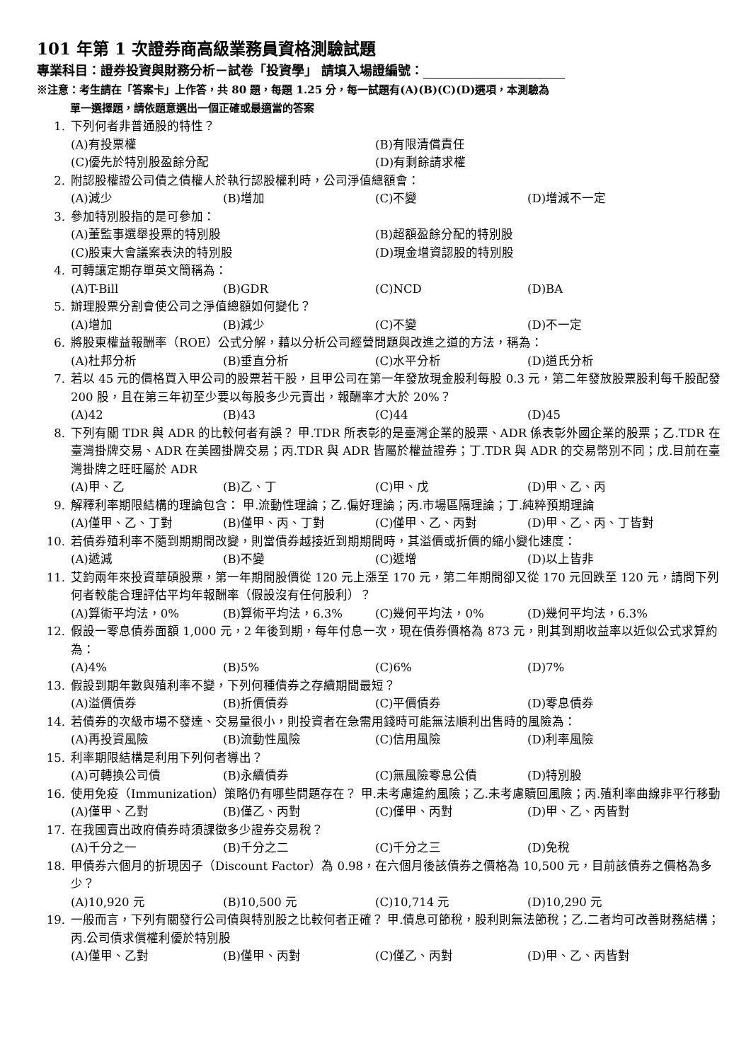101 年第 1 次證券商高級業務員資格測驗試題
專業科目：證券投資與財務分析－試卷「投資學」 請填入場證編號：
※注意：考生請在「答案卡」上作答，共 80 題，每題 1.25 分，每一試題有(A)(B)(C)(D)選項，本測驗為
單一選擇題，請依題意選出一個正確或最適當的答案
1. 下列何者非普通股的特性？
(A)有投票權 (B)有限清償責任
(C)優先於特別股盈餘分配 (D)有剩餘請求權
2. 附認股權證公司債之債權人於執行認股權利時，公司淨值總額會：
(A)減少 (B)增加 (C)不變 (D)增減不一定
3. 參加特別股指的是可參加：
(A)董監事選舉投票的特別股 (B)超額盈餘分配的特別股
(C)股東大會議案表決的特別股 (D)現金增資認股的特別股
4. 可轉讓定期存單英文簡稱為：
(A)T-Bill (B)GDR (C)NCD (D)BA
5. 辦理股票分割會使公司之淨值總額如何變化？
(A)增加 (B)減少 (C)不變 (D)不一定
6. 將股東權益報酬率（ROE）公式分解，藉以分析公司經營問題與改進之道的方法，稱為：
(A)杜邦分析 (B)垂直分析 (C)水平分析 (D)道氏分析
7. 若以 45 元的價格買入甲公司的股票若干股，且甲公司在第一年發放現金股利每股 0.3 元，第二年發放股票股利每千股配發 200 股，且在第三年初至少要以每股多少元賣出，報酬率才大於 20%？
(A)42 (B)43 (C)44 (D)45
8. 下列有關 TDR 與 ADR 的比較何者有誤？ 甲.TDR 所表彰的是臺灣企業的股票、ADR 係表彰外國企業的股票；乙.TDR 在臺灣掛牌交易、ADR 在美國掛牌交易；丙.TDR 與 ADR 皆屬於權益證券；丁.TDR 與 ADR 的交易幣別不同；戊.目前在臺灣掛牌之旺旺屬於 ADR
(A)甲、乙 (B)乙、丁 (C)甲、戊 (D)甲、乙、丙
9. 解釋利率期限結構的理論包含： 甲.流動性理論；乙.偏好理論；丙.市場區隔理論；丁.純粹預期理論
(A)僅甲、乙、丁對 (B)僅甲、丙、丁對 (C)僅甲、乙、丙對 (D)甲、乙、丙、丁皆對
10. 若債券殖利率不隨到期期間改變，則當債券越接近到期期間時，其溢價或折價的縮小變化速度：
(A)遞減 (B)不變 (C)遞增 (D)以上皆非
11. 艾鈞兩年來投資華碩股票，第一年期間股價從 120 元上漲至 170 元，第二年期間卻又從 170 元回跌至 120 元，請問下列何者較能合理評估平均年報酬率（假設沒有任何股利）？
(A)算術平均法，0% (B)算術平均法，6.3% (C)幾何平均法，0% (D)幾何平均法，6.3%
12. 假設一零息債券面額 1,000 元，2 年後到期，每年付息一次，現在債券價格為 873 元，則其到期收益率以近似公式求算約為：
(A)4% (B)5% (C)6% (D)7%
13. 假設到期年數與殖利率不變，下列何種債券之存續期間最短？
(A)溢價債券 (B)折價債券 (C)平價債券 (D)零息債券
14. 若債券的次級市場不發達、交易量很小，則投資者在急需用錢時可能無法順利出售時的風險為：
(A)再投資風險 (B)流動性風險 (C)信用風險 (D)利率風險
15. 利率期限結構是利用下列何者導出？
(A)可轉換公司債 (B)永續債券 (C)無風險零息公債 (D)特別股
16. 使用免疫（Immunization）策略仍有哪些問題存在？ 甲.未考慮違約風險；乙.未考慮贖回風險；丙.殖利率曲線非平行移動
(A)僅甲、乙對 (B)僅乙、丙對 (C)僅甲、丙對 (D)甲、乙、丙皆對
17. 在我國賣出政府債券時須課徵多少證券交易稅？
(A)千分之一 (B)千分之二 (C)千分之三 (D)免稅
18. 甲債券六個月的折現因子（Discount Factor）為 0.98，在六個月後該債券之價格為 10,500 元，目前該債券之價格為多少？
(A)10,920 元 (B)10,500 元 (C)10,714 元 (D)10,290 元
19. 一般而言，下列有關發行公司債與特別股之比較何者正確？ 甲.債息可節稅，股利則無法節稅；乙.二者均可改善財務結構；丙.公司債求償權利優於特別股
(A)僅甲、乙對 (B)僅甲、丙對 (C)僅乙、丙對 (D)甲、乙、丙皆對